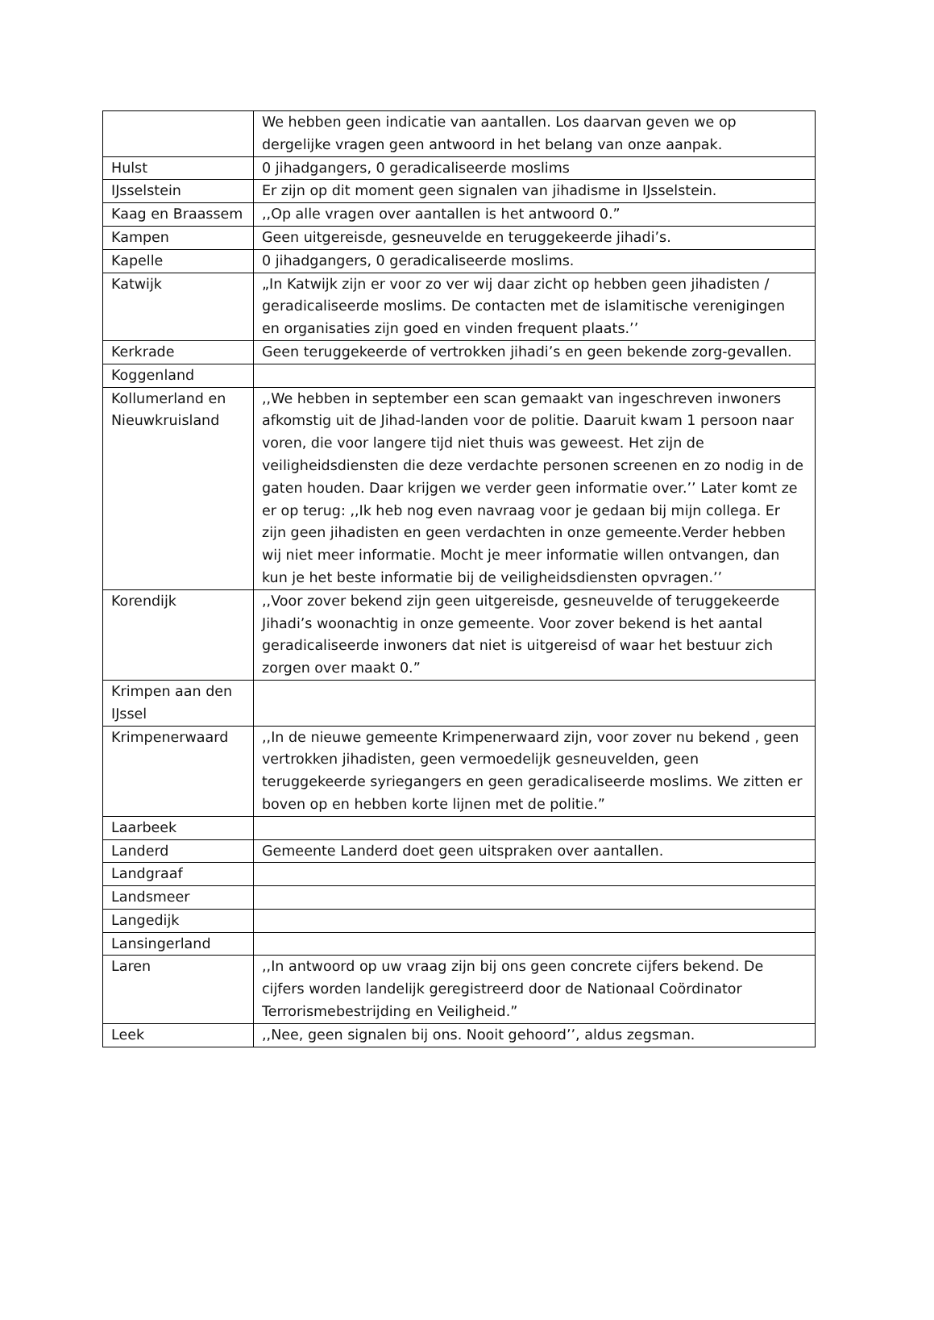| | We hebben geen indicatie van aantallen. Los daarvan geven we op dergelijke vragen geen antwoord in het belang van onze aanpak. |
| Hulst | 0 jihadgangers, 0 geradicaliseerde moslims |
| IJsselstein | Er zijn op dit moment geen signalen van jihadisme in IJsselstein. |
| Kaag en Braassem | ,,Op alle vragen over aantallen is het antwoord 0.” |
| Kampen | Geen uitgereisde, gesneuvelde en teruggekeerde jihadi’s. |
| Kapelle | 0 jihadgangers, 0 geradicaliseerde moslims. |
| Katwijk | „In Katwijk zijn er voor zo ver wij daar zicht op hebben geen jihadisten / geradicaliseerde moslims. De contacten met de islamitische verenigingen en organisaties zijn goed en vinden frequent plaats.’’ |
| Kerkrade | Geen teruggekeerde of vertrokken jihadi’s en geen bekende zorg-gevallen. |
| Koggenland | |
| Kollumerland en Nieuwkruisland | ,,We hebben in september een scan gemaakt van ingeschreven inwoners afkomstig uit de Jihad-landen voor de politie. Daaruit kwam 1 persoon naar voren, die voor langere tijd niet thuis was geweest. Het zijn de veiligheidsdiensten die deze verdachte personen screenen en zo nodig in de gaten houden. Daar krijgen we verder geen informatie over.’’ Later komt ze er op terug: ,,Ik heb nog even navraag voor je gedaan bij mijn collega. Er zijn geen jihadisten en geen verdachten in onze gemeente.Verder hebben wij niet meer informatie. Mocht je meer informatie willen ontvangen, dan kun je het beste informatie bij de veiligheidsdiensten opvragen.’’ |
| Korendijk | ,,Voor zover bekend zijn geen uitgereisde, gesneuvelde of teruggekeerde Jihadi’s woonachtig in onze gemeente. Voor zover bekend is het aantal geradicaliseerde inwoners dat niet is uitgereisd of waar het bestuur zich zorgen over maakt 0.” |
| Krimpen aan den IJssel | |
| Krimpenerwaard | ,,In de nieuwe gemeente Krimpenerwaard zijn, voor zover nu bekend , geen vertrokken jihadisten, geen vermoedelijk gesneuvelden, geen teruggekeerde syriegangers en geen geradicaliseerde moslims. We zitten er boven op en hebben korte lijnen met de politie.” |
| Laarbeek | |
| Landerd | Gemeente Landerd doet geen uitspraken over aantallen. |
| Landgraaf | |
| Landsmeer | |
| Langedijk | |
| Lansingerland | |
| Laren | ,,In antwoord op uw vraag zijn bij ons geen concrete cijfers bekend. De cijfers worden landelijk geregistreerd door de Nationaal Coördinator Terrorismebestrijding en Veiligheid.” |
| Leek | ,,Nee, geen signalen bij ons. Nooit gehoord’’, aldus zegsman. |